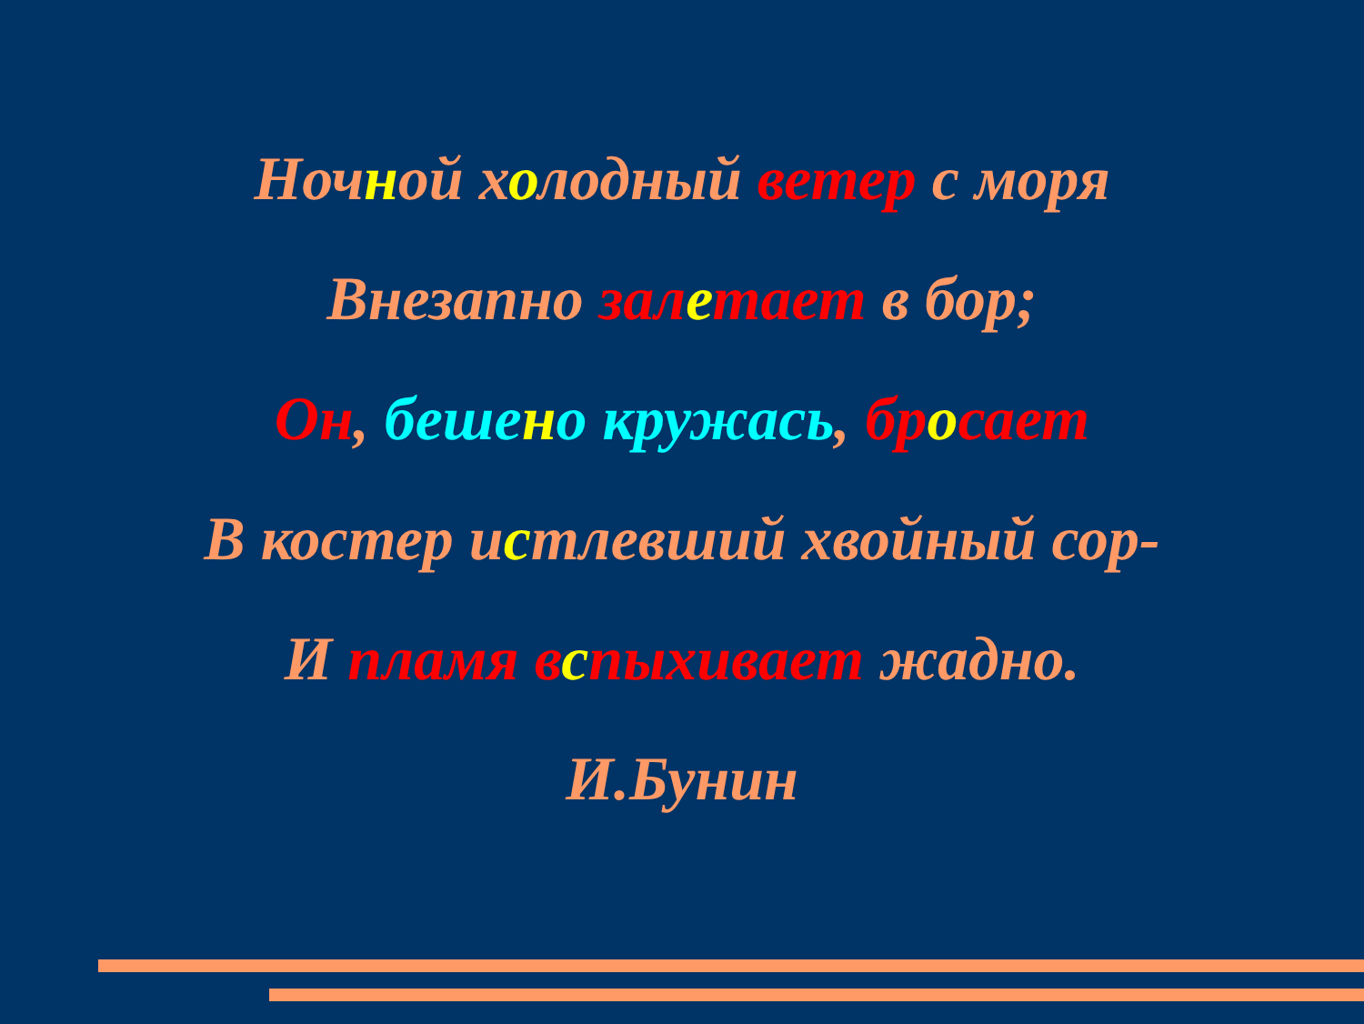Ночной холодный ветер с моря
Внезапно зал етает в бор;
Он, беше но кружась, бр осает
В костер истлевший хвойный сор-
И пламя в спыхивает жадно.
И.Бунин